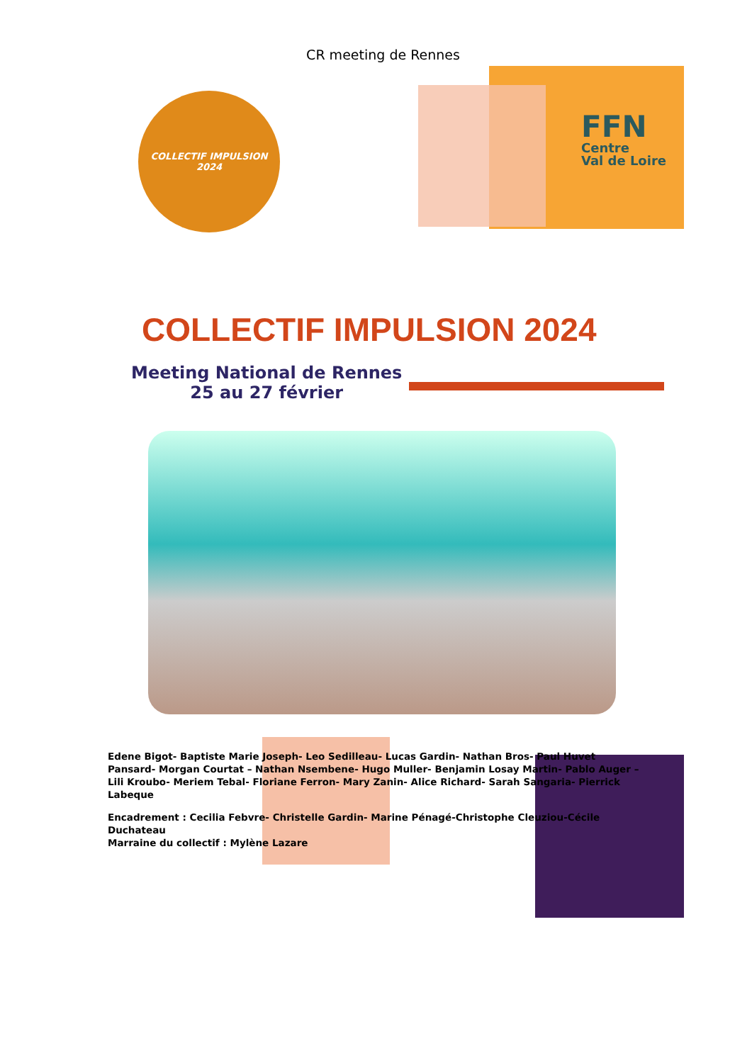CR meeting de Rennes
COLLECTIF IMPULSION
2024
FFN
Centre
Val de Loire
COLLECTIF IMPULSION 2024
Meeting National de Rennes
25 au 27 février
Edene Bigot- Baptiste Marie Joseph- Leo Sedilleau- Lucas Gardin- Nathan Bros- Paul Huvet Pansard- Morgan Courtat – Nathan Nsembene- Hugo Muller- Benjamin Losay Martin- Pablo Auger – Lili Kroubo- Meriem Tebal- Floriane Ferron- Mary Zanin- Alice Richard- Sarah Sangaria- Pierrick Labeque
Encadrement : Cecilia Febvre- Christelle Gardin- Marine Pénagé-Christophe Cleuziou-Cécile Duchateau
Marraine du collectif : Mylène Lazare